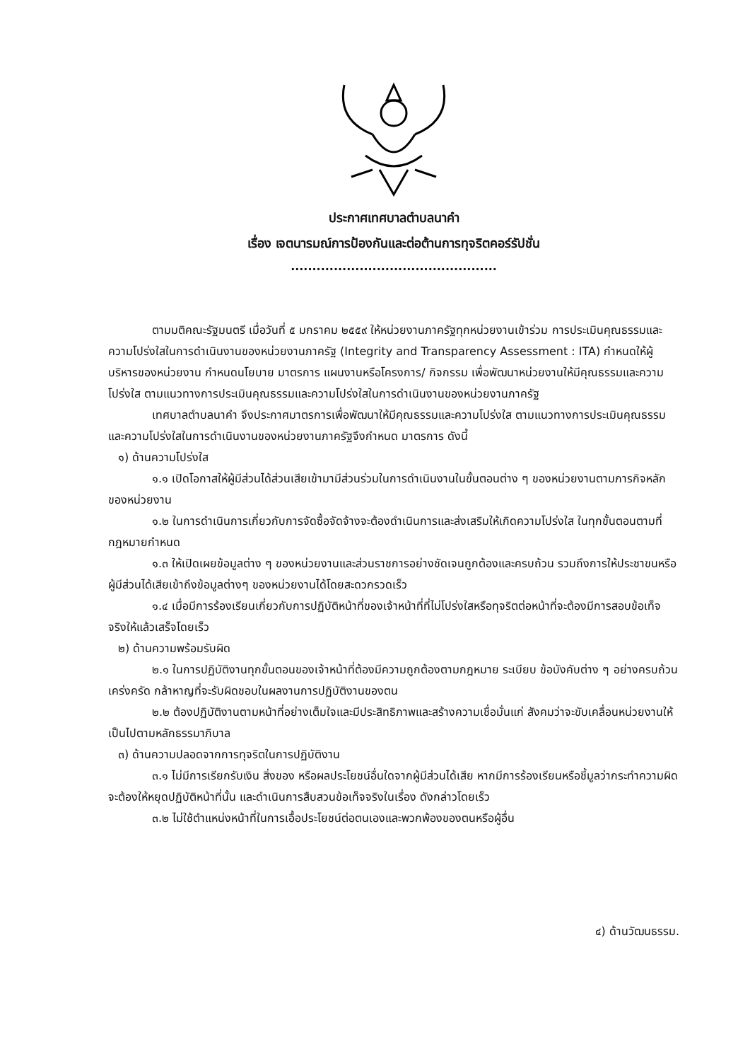ประกาศเทศบาลตำบลนาคำ
เรื่อง เจตนารมณ์การป้องกันและต่อต้านการทุจริตคอร์รัปชั่น
................................................
ตามมติคณะรัฐมนตรี เมื่อวันที่ ๕ มกราคม ๒๕๕๙ ให้หน่วยงานภาครัฐทุกหน่วยงานเข้าร่วม การประเมินคุณธรรมและความโปร่งใสในการดำเนินงานของหน่วยงานภาครัฐ (Integrity and Transparency Assessment : ITA) กำหนดให้ผู้บริหารของหน่วยงาน กำหนดนโยบาย มาตรการ แผนงานหรือโครงการ/ กิจกรรม เพื่อพัฒนาหน่วยงานให้มีคุณธรรมและความโปร่งใส ตามแนวทางการประเมินคุณธรรมและความโปร่งใสในการดำเนินงานของหน่วยงานภาครัฐ
เทศบาลตำบลนาคำ จึงประกาศมาตรการเพื่อพัฒนาให้มีคุณธรรมและความโปร่งใส ตามแนวทางการประเมินคุณธรรมและความโปร่งใสในการดำเนินงานของหน่วยงานภาครัฐจึงกำหนด มาตรการ ดังนี้
๑) ด้านความโปร่งใส
๑.๑ เปิดโอกาสให้ผู้มีส่วนได้ส่วนเสียเข้ามามีส่วนร่วมในการดำเนินงานในขั้นตอนต่าง ๆ ของหน่วยงานตามภารกิจหลักของหน่วยงาน
๑.๒ ในการดำเนินการเกี่ยวกับการจัดซื้อจัดจ้างจะต้องดำเนินการและส่งเสริมให้เกิดความโปร่งใส ในทุกขั้นตอนตามที่กฎหมายกำหนด
๑.๓ ให้เปิดเผยข้อมูลต่าง ๆ ของหน่วยงานและส่วนราชการอย่างชัดเจนถูกต้องและครบถ้วน รวมถึงการให้ประชาขนหรือผู้มีส่วนได้เสียเข้าถึงข้อมูลต่างๆ ของหน่วยงานได้โดยสะดวกรวดเร็ว
๑.๔ เมื่อมีการร้องเรียนเกี่ยวกับการปฏิบัติหน้าที่ของเจ้าหน้าที่ที่ไม่โปร่งใสหรือทุจริตต่อหน้าที่จะต้องมีการสอบข้อเท็จจริงให้แล้วเสร็จโดยเร็ว
๒) ด้านความพร้อมรับผิด
๒.๑ ในการปฏิบัติงานทุกขั้นตอนของเจ้าหน้าที่ต้องมีความถูกต้องตามกฎหมาย ระเบียบ ข้อบังคับต่าง ๆ อย่างครบถ้วนเคร่งครัด กล้าหาญที่จะรับผิดชอบในผลงานการปฏิบัติงานของตน
๒.๒ ต้องปฏิบัติงานตามหน้าที่อย่างเต็มใจและมีประสิทธิภาพและสร้างความเชื่อมั่นแก่ สังคมว่าจะขับเคลื่อนหน่วยงานให้เป็นไปตามหลักธรรมาภิบาล
๓) ด้านความปลอดจากการทุจริตในการปฏิบัติงาน
๓.๑ ไม่มีการเรียกรับเงิน สิ่งของ หรือผลประโยชน์อื่นใดจากผู้มีส่วนได้เสีย หากมีการร้องเรียนหรือชี้มูลว่ากระทำความผิดจะต้องให้หยุดปฏิบัติหน้าที่นั้น และดำเนินการสืบสวนข้อเท็จจริงในเรื่อง ดังกล่าวโดยเร็ว
๓.๒ ไม่ใช้ตำแหน่งหน้าที่ในการเอื้อประโยชน์ต่อตนเองและพวกพ้องของตนหรือผู้อื่น
๔) ด้านวัฒนธรรม.